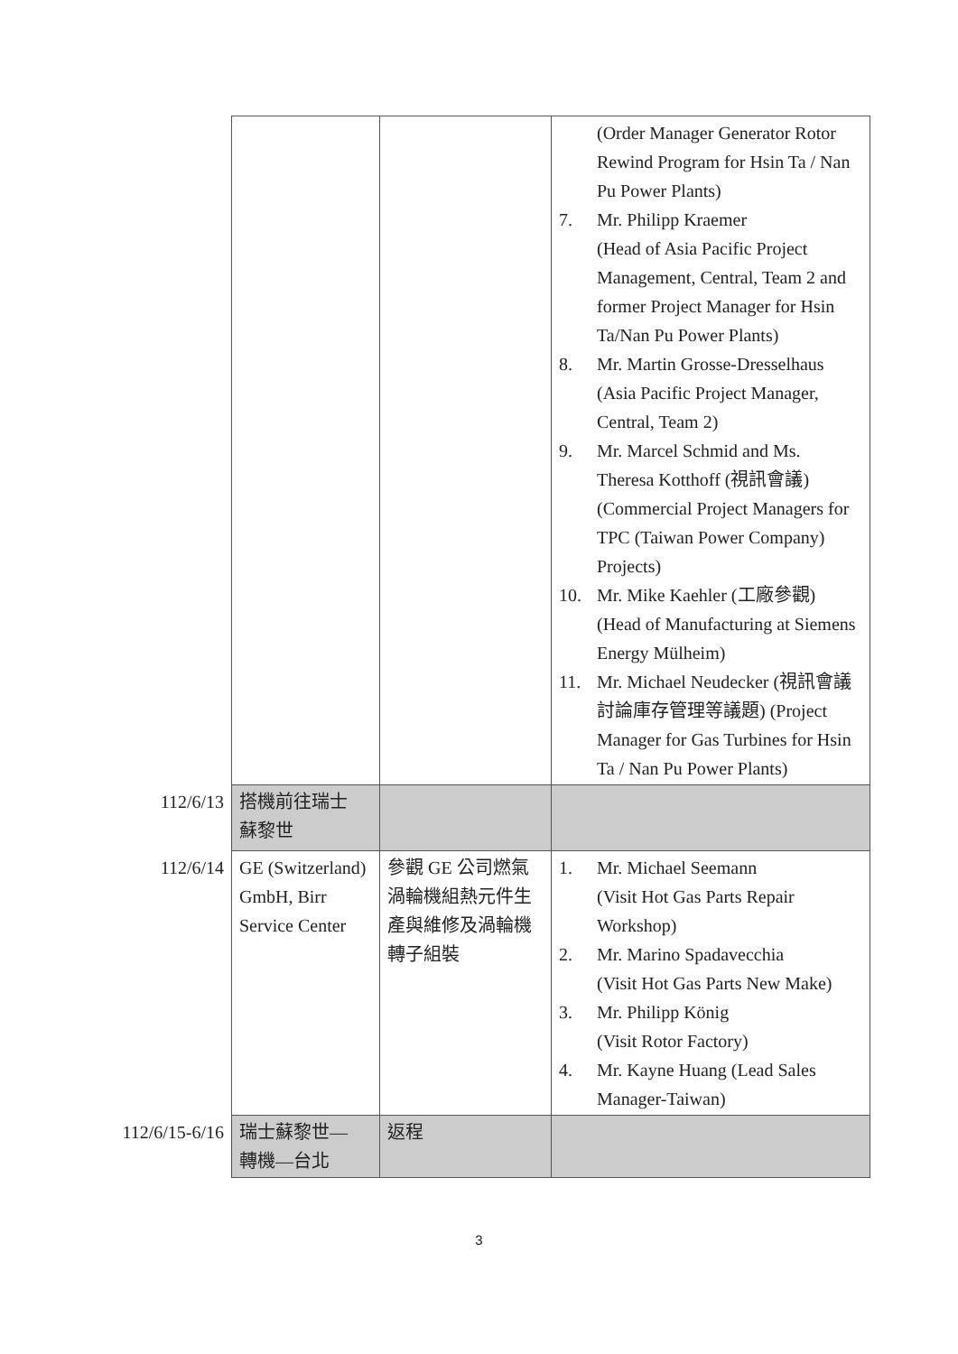| | | | (Order Manager Generator Rotor Rewind Program for Hsin Ta / Nan Pu Power Plants) 7. Mr. Philipp Kraemer (Head of Asia Pacific Project Management, Central, Team 2 and former Project Manager for Hsin Ta/Nan Pu Power Plants) 8. Mr. Martin Grosse-Dresselhaus (Asia Pacific Project Manager, Central, Team 2) 9. Mr. Marcel Schmid and Ms. Theresa Kotthoff (視訊會議) (Commercial Project Managers for TPC (Taiwan Power Company) Projects) 10. Mr. Mike Kaehler (工廠參觀) (Head of Manufacturing at Siemens Energy Mülheim) 11. Mr. Michael Neudecker (視訊會議 討論庫存管理等議題) (Project Manager for Gas Turbines for Hsin Ta / Nan Pu Power Plants) |
| 112/6/13 | 搭機前往瑞士 蘇黎世 | | |
| 112/6/14 | GE (Switzerland) GmbH, Birr Service Center | 參觀 GE 公司燃氣渦輪機組熱元件生產與維修及渦輪機轉子組裝 | 1. Mr. Michael Seemann (Visit Hot Gas Parts Repair Workshop) 2. Mr. Marino Spadavecchia (Visit Hot Gas Parts New Make) 3. Mr. Philipp König (Visit Rotor Factory) 4. Mr. Kayne Huang (Lead Sales Manager-Taiwan) |
| 112/6/15-6/16 | 瑞士蘇黎世— 轉機—台北 | 返程 | |
3